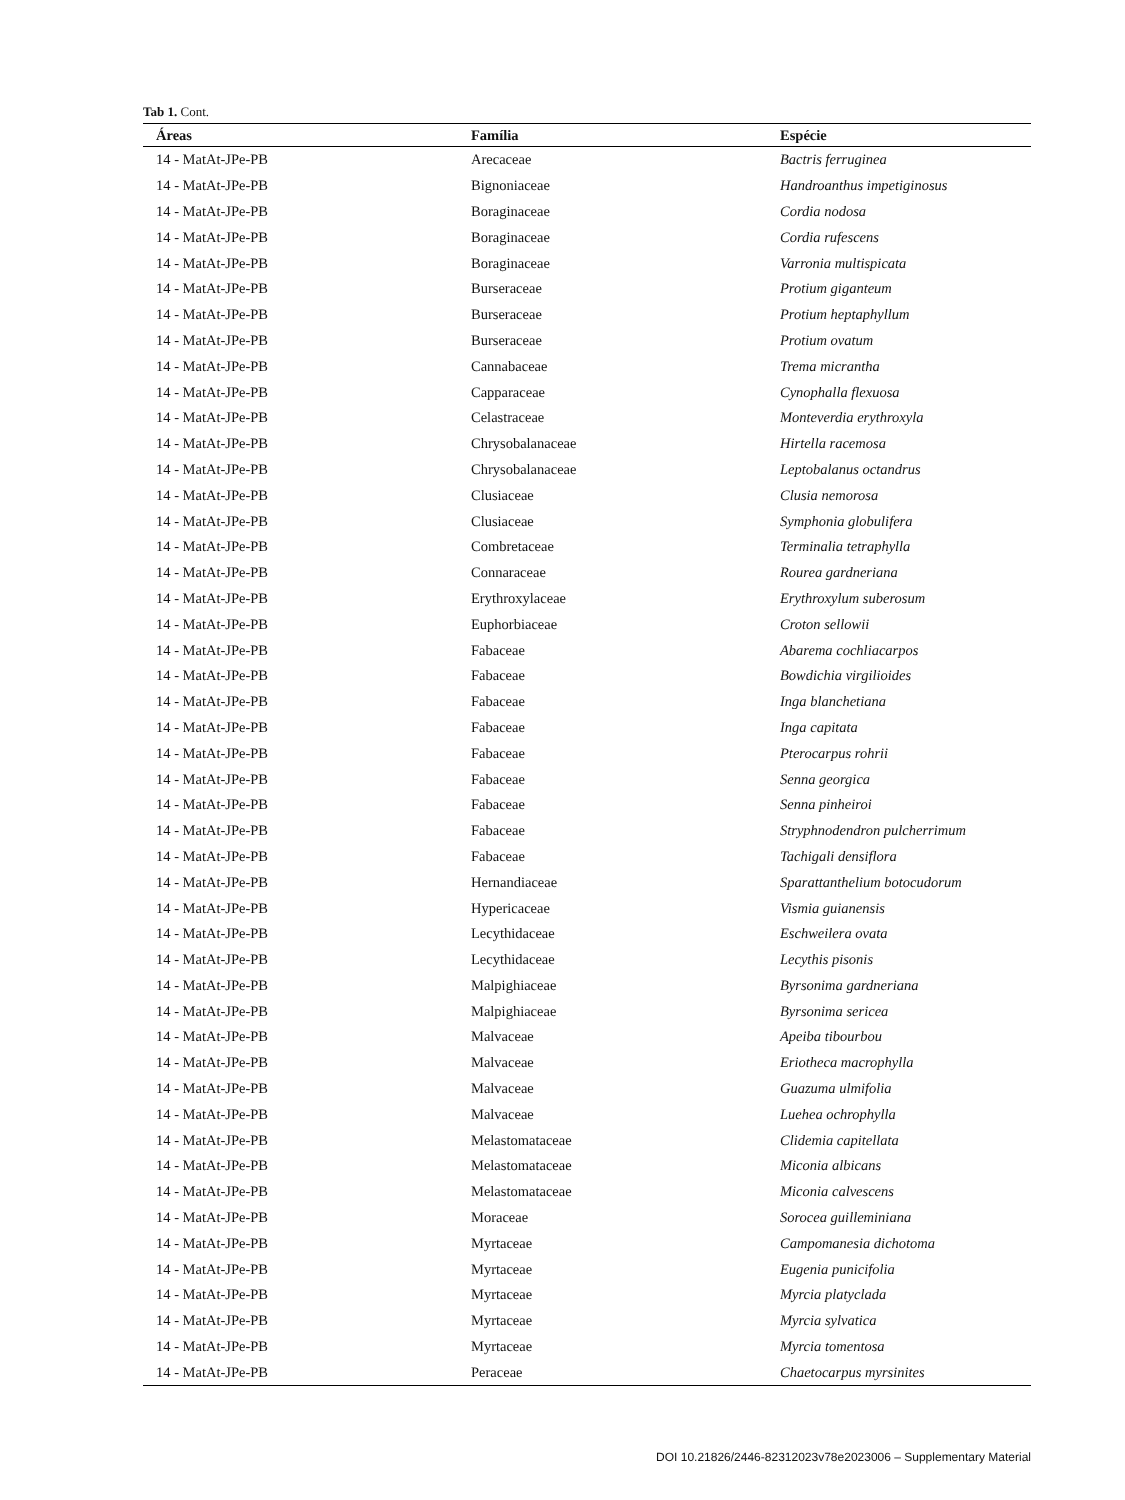Tab 1. Cont.
| Áreas | Família | Espécie |
| --- | --- | --- |
| 14 - MatAt-JPe-PB | Arecaceae | Bactris ferruginea |
| 14 - MatAt-JPe-PB | Bignoniaceae | Handroanthus impetiginosus |
| 14 - MatAt-JPe-PB | Boraginaceae | Cordia nodosa |
| 14 - MatAt-JPe-PB | Boraginaceae | Cordia rufescens |
| 14 - MatAt-JPe-PB | Boraginaceae | Varronia multispicata |
| 14 - MatAt-JPe-PB | Burseraceae | Protium giganteum |
| 14 - MatAt-JPe-PB | Burseraceae | Protium heptaphyllum |
| 14 - MatAt-JPe-PB | Burseraceae | Protium ovatum |
| 14 - MatAt-JPe-PB | Cannabaceae | Trema micrantha |
| 14 - MatAt-JPe-PB | Capparaceae | Cynophalla flexuosa |
| 14 - MatAt-JPe-PB | Celastraceae | Monteverdia erythroxyla |
| 14 - MatAt-JPe-PB | Chrysobalanaceae | Hirtella racemosa |
| 14 - MatAt-JPe-PB | Chrysobalanaceae | Leptobalanus octandrus |
| 14 - MatAt-JPe-PB | Clusiaceae | Clusia nemorosa |
| 14 - MatAt-JPe-PB | Clusiaceae | Symphonia globulifera |
| 14 - MatAt-JPe-PB | Combretaceae | Terminalia tetraphylla |
| 14 - MatAt-JPe-PB | Connaraceae | Rourea gardneriana |
| 14 - MatAt-JPe-PB | Erythroxylaceae | Erythroxylum suberosum |
| 14 - MatAt-JPe-PB | Euphorbiaceae | Croton sellowii |
| 14 - MatAt-JPe-PB | Fabaceae | Abarema cochliacarpos |
| 14 - MatAt-JPe-PB | Fabaceae | Bowdichia virgilioides |
| 14 - MatAt-JPe-PB | Fabaceae | Inga blanchetiana |
| 14 - MatAt-JPe-PB | Fabaceae | Inga capitata |
| 14 - MatAt-JPe-PB | Fabaceae | Pterocarpus rohrii |
| 14 - MatAt-JPe-PB | Fabaceae | Senna georgica |
| 14 - MatAt-JPe-PB | Fabaceae | Senna pinheiroi |
| 14 - MatAt-JPe-PB | Fabaceae | Stryphnodendron pulcherrimum |
| 14 - MatAt-JPe-PB | Fabaceae | Tachigali densiflora |
| 14 - MatAt-JPe-PB | Hernandiaceae | Sparattanthelium botocudorum |
| 14 - MatAt-JPe-PB | Hypericaceae | Vismia guianensis |
| 14 - MatAt-JPe-PB | Lecythidaceae | Eschweilera ovata |
| 14 - MatAt-JPe-PB | Lecythidaceae | Lecythis pisonis |
| 14 - MatAt-JPe-PB | Malpighiaceae | Byrsonima gardneriana |
| 14 - MatAt-JPe-PB | Malpighiaceae | Byrsonima sericea |
| 14 - MatAt-JPe-PB | Malvaceae | Apeiba tibourbou |
| 14 - MatAt-JPe-PB | Malvaceae | Eriotheca macrophylla |
| 14 - MatAt-JPe-PB | Malvaceae | Guazuma ulmifolia |
| 14 - MatAt-JPe-PB | Malvaceae | Luehea ochrophylla |
| 14 - MatAt-JPe-PB | Melastomataceae | Clidemia capitellata |
| 14 - MatAt-JPe-PB | Melastomataceae | Miconia albicans |
| 14 - MatAt-JPe-PB | Melastomataceae | Miconia calvescens |
| 14 - MatAt-JPe-PB | Moraceae | Sorocea guilleminiana |
| 14 - MatAt-JPe-PB | Myrtaceae | Campomanesia dichotoma |
| 14 - MatAt-JPe-PB | Myrtaceae | Eugenia punicifolia |
| 14 - MatAt-JPe-PB | Myrtaceae | Myrcia platyclada |
| 14 - MatAt-JPe-PB | Myrtaceae | Myrcia sylvatica |
| 14 - MatAt-JPe-PB | Myrtaceae | Myrcia tomentosa |
| 14 - MatAt-JPe-PB | Peraceae | Chaetocarpus myrsinites |
DOI 10.21826/2446-82312023v78e2023006 – Supplementary Material